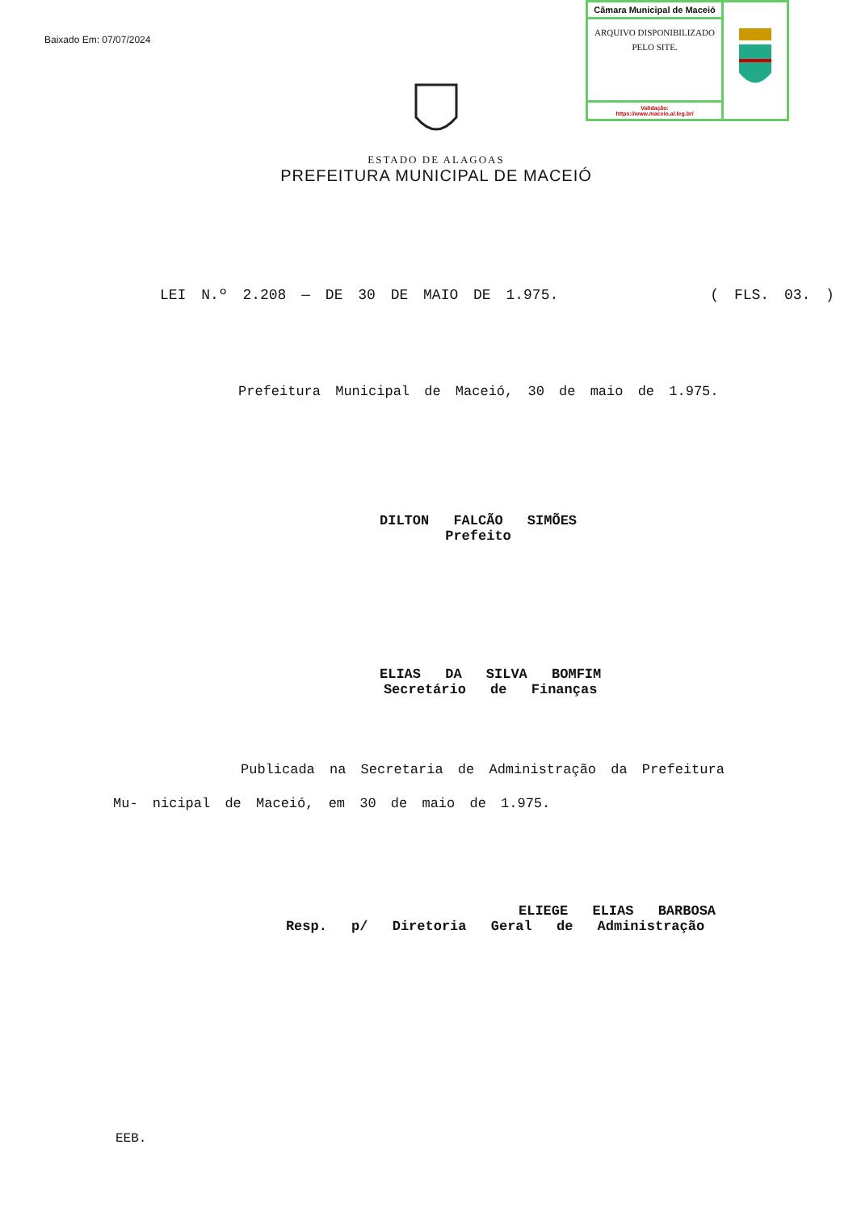Baixado Em: 07/07/2024
Câmara Municipal de Maceió
ARQUIVO DISPONIBILIZADO PELO SITE.
Validação:
https://www.maceio.al.leg.br/
ESTADO DE ALAGOAS
PREFEITURA MUNICIPAL DE MACEIÓ
LEI N.º 2.208 — DE 30 DE MAIO DE 1.975. ( FLS. 03. )
Prefeitura Municipal de Maceió, 30 de maio de 1.975.
DILTON FALCÃO SIMÕES
Prefeito
ELIAS DA SILVA BOMFIM
Secretário de Finanças
Publicada na Secretaria de Administração da Prefeitura Mu- nicipal de Maceió, em 30 de maio de 1.975.
ELIEGE ELIAS BARBOSA
Resp. p/ Diretoria Geral de Administração
EEB.